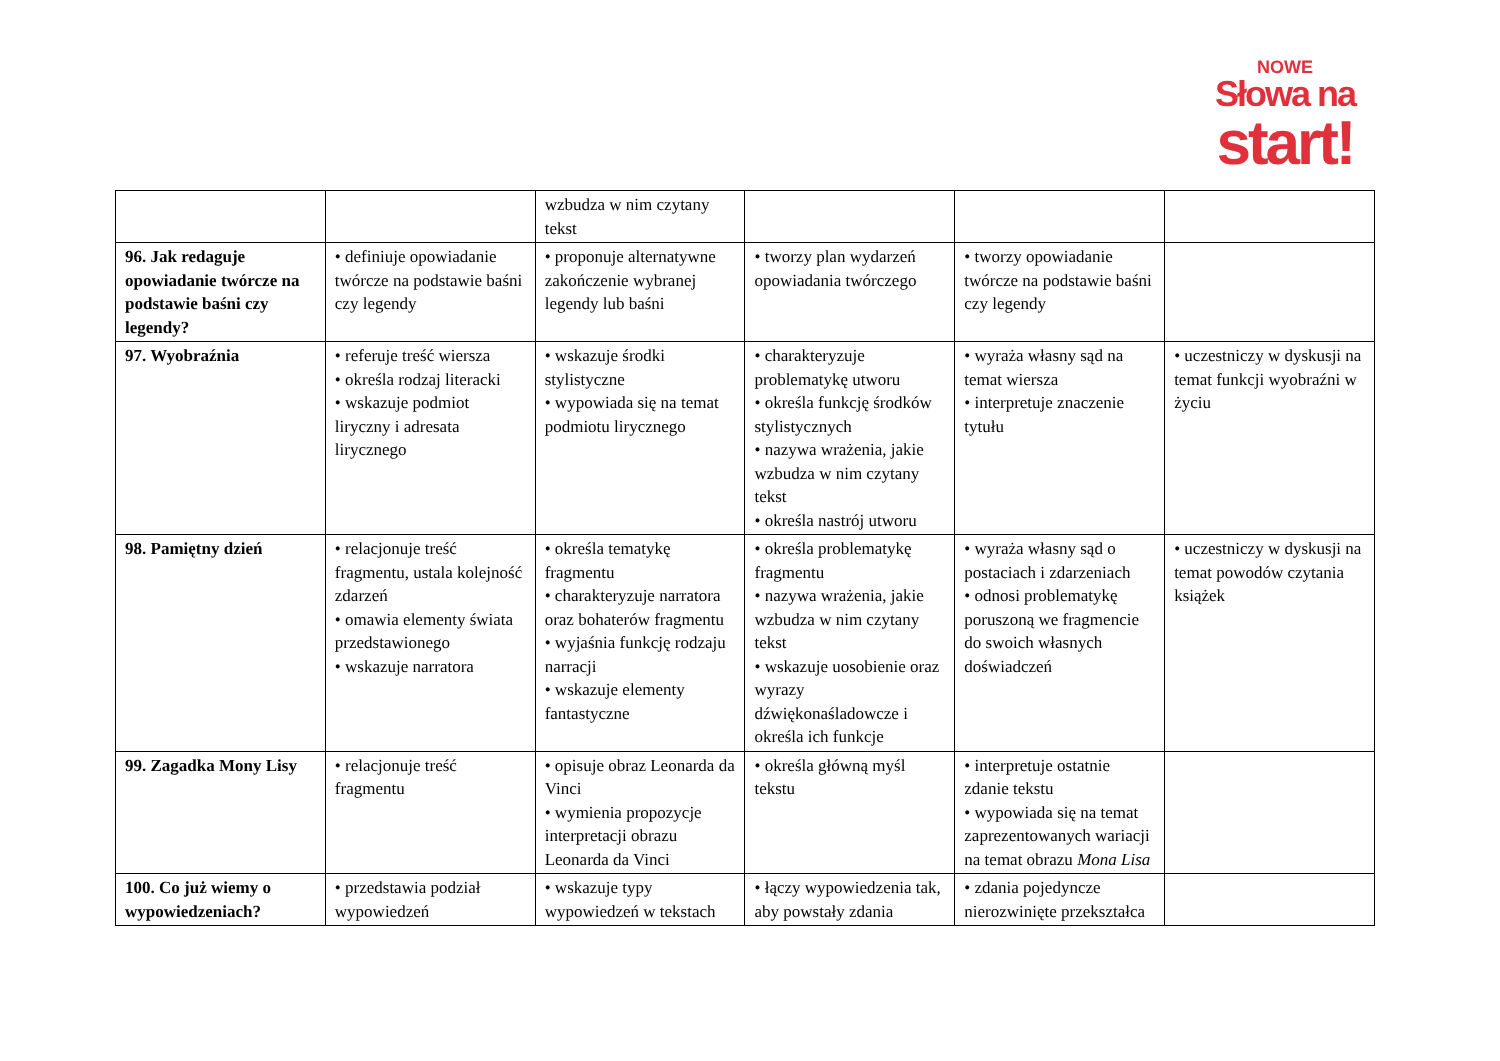NOWE
Słowa na
start!
| | | wzbudza w nim czytany tekst | | | |
| 96. Jak redaguje opowiadanie twórcze na podstawie baśni czy legendy? | • definiuje opowiadanie twórcze na podstawie baśni czy legendy | • proponuje alternatywne zakończenie wybranej legendy lub baśni | • tworzy plan wydarzeń opowiadania twórczego | • tworzy opowiadanie twórcze na podstawie baśni czy legendy | |
| 97. Wyobraźnia | • referuje treść wiersza • określa rodzaj literacki • wskazuje podmiot liryczny i adresata lirycznego | • wskazuje środki stylistyczne • wypowiada się na temat podmiotu lirycznego | • charakteryzuje problematykę utworu • określa funkcję środków stylistycznych • nazywa wrażenia, jakie wzbudza w nim czytany tekst • określa nastrój utworu | • wyraża własny sąd na temat wiersza • interpretuje znaczenie tytułu | • uczestniczy w dyskusji na temat funkcji wyobraźni w życiu |
| 98. Pamiętny dzień | • relacjonuje treść fragmentu, ustala kolejność zdarzeń • omawia elementy świata przedstawionego • wskazuje narratora | • określa tematykę fragmentu • charakteryzuje narratora oraz bohaterów fragmentu • wyjaśnia funkcję rodzaju narracji • wskazuje elementy fantastyczne | • określa problematykę fragmentu • nazywa wrażenia, jakie wzbudza w nim czytany tekst • wskazuje uosobienie oraz wyrazy dźwiękonaśladowcze i określa ich funkcje | • wyraża własny sąd o postaciach i zdarzeniach • odnosi problematykę poruszoną we fragmencie do swoich własnych doświadczeń | • uczestniczy w dyskusji na temat powodów czytania książek |
| 99. Zagadka Mony Lisy | • relacjonuje treść fragmentu | • opisuje obraz Leonarda da Vinci • wymienia propozycje interpretacji obrazu Leonarda da Vinci | • określa główną myśl tekstu | • interpretuje ostatnie zdanie tekstu • wypowiada się na temat zaprezentowanych wariacji na temat obrazu Mona Lisa | |
| 100. Co już wiemy o wypowiedzeniach? | • przedstawia podział wypowiedzeń | • wskazuje typy wypowiedzeń w tekstach | • łączy wypowiedzenia tak, aby powstały zdania | • zdania pojedyncze nierozwinięte przekształca | |